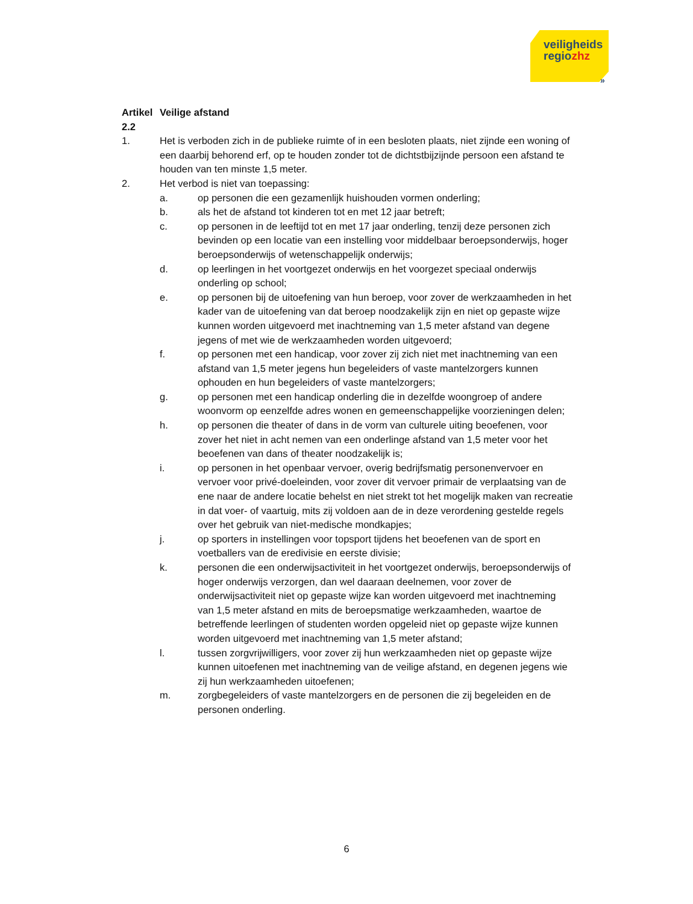veiligheids
regiozhz
»
Artikel 2.2
Veilige afstand
1. Het is verboden zich in de publieke ruimte of in een besloten plaats, niet zijnde een woning of een daarbij behorend erf, op te houden zonder tot de dichtstbijzijnde persoon een afstand te houden van ten minste 1,5 meter.
2. Het verbod is niet van toepassing:
a. op personen die een gezamenlijk huishouden vormen onderling;
b. als het de afstand tot kinderen tot en met 12 jaar betreft;
c. op personen in de leeftijd tot en met 17 jaar onderling, tenzij deze personen zich bevinden op een locatie van een instelling voor middelbaar beroepsonderwijs, hoger beroepsonderwijs of wetenschappelijk onderwijs;
d. op leerlingen in het voortgezet onderwijs en het voorgezet speciaal onderwijs onderling op school;
e. op personen bij de uitoefening van hun beroep, voor zover de werkzaamheden in het kader van de uitoefening van dat beroep noodzakelijk zijn en niet op gepaste wijze kunnen worden uitgevoerd met inachtneming van 1,5 meter afstand van degene jegens of met wie de werkzaamheden worden uitgevoerd;
f. op personen met een handicap, voor zover zij zich niet met inachtneming van een afstand van 1,5 meter jegens hun begeleiders of vaste mantelzorgers kunnen ophouden en hun begeleiders of vaste mantelzorgers;
g. op personen met een handicap onderling die in dezelfde woongroep of andere woonvorm op eenzelfde adres wonen en gemeenschappelijke voorzieningen delen;
h. op personen die theater of dans in de vorm van culturele uiting beoefenen, voor zover het niet in acht nemen van een onderlinge afstand van 1,5 meter voor het beoefenen van dans of theater noodzakelijk is;
i. op personen in het openbaar vervoer, overig bedrijfsmatig personenvervoer en vervoer voor privé-doeleinden, voor zover dit vervoer primair de verplaatsing van de ene naar de andere locatie behelst en niet strekt tot het mogelijk maken van recreatie in dat voer- of vaartuig, mits zij voldoen aan de in deze verordening gestelde regels over het gebruik van niet-medische mondkapjes;
j. op sporters in instellingen voor topsport tijdens het beoefenen van de sport en voetballers van de eredivisie en eerste divisie;
k. personen die een onderwijsactiviteit in het voortgezet onderwijs, beroepsonderwijs of hoger onderwijs verzorgen, dan wel daaraan deelnemen, voor zover de onderwijsactiviteit niet op gepaste wijze kan worden uitgevoerd met inachtneming van 1,5 meter afstand en mits de beroepsmatige werkzaamheden, waartoe de betreffende leerlingen of studenten worden opgeleid niet op gepaste wijze kunnen worden uitgevoerd met inachtneming van 1,5 meter afstand;
l. tussen zorgvrijwilligers, voor zover zij hun werkzaamheden niet op gepaste wijze kunnen uitoefenen met inachtneming van de veilige afstand, en degenen jegens wie zij hun werkzaamheden uitoefenen;
m. zorgbegeleiders of vaste mantelzorgers en de personen die zij begeleiden en de personen onderling.
6